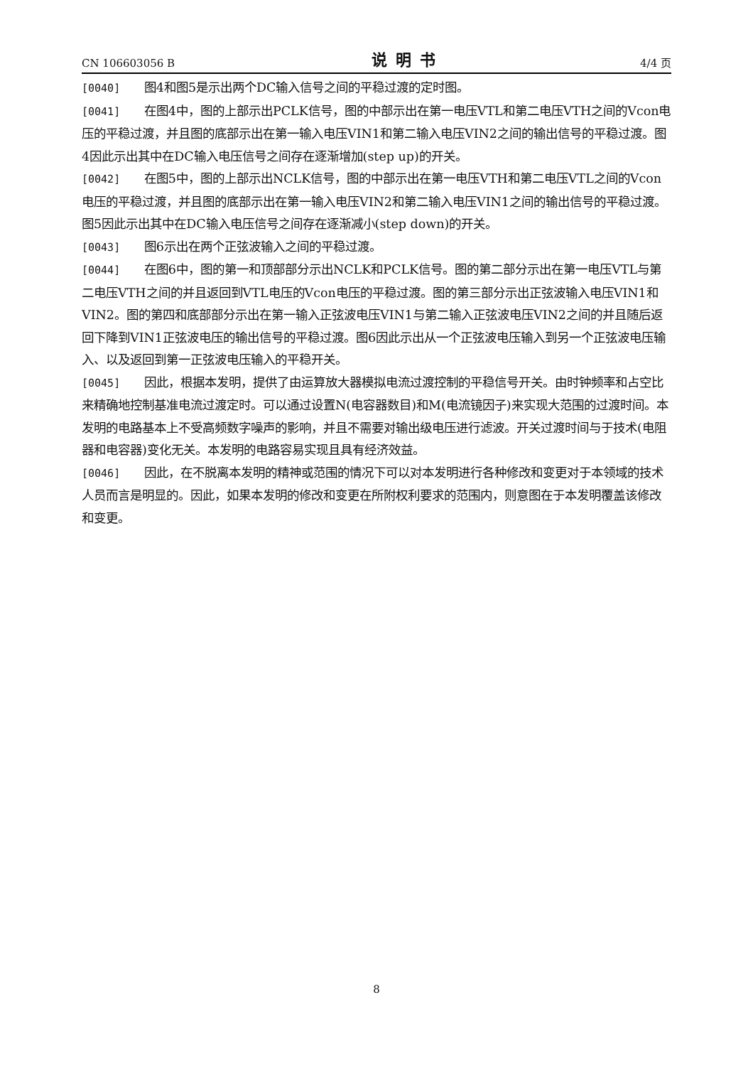CN 106603056 B 说明书 4/4 页
[0040] 图4和图5是示出两个DC输入信号之间的平稳过渡的定时图。
[0041] 在图4中，图的上部示出PCLK信号，图的中部示出在第一电压VTL和第二电压VTH之间的Vcon电压的平稳过渡，并且图的底部示出在第一输入电压VIN1和第二输入电压VIN2之间的输出信号的平稳过渡。图4因此示出其中在DC输入电压信号之间存在逐渐增加(step up)的开关。
[0042] 在图5中，图的上部示出NCLK信号，图的中部示出在第一电压VTH和第二电压VTL之间的Vcon电压的平稳过渡，并且图的底部示出在第一输入电压VIN2和第二输入电压VIN1之间的输出信号的平稳过渡。图5因此示出其中在DC输入电压信号之间存在逐渐减小(step down)的开关。
[0043] 图6示出在两个正弦波输入之间的平稳过渡。
[0044] 在图6中，图的第一和顶部部分示出NCLK和PCLK信号。图的第二部分示出在第一电压VTL与第二电压VTH之间的并且返回到VTL电压的Vcon电压的平稳过渡。图的第三部分示出正弦波输入电压VIN1和VIN2。图的第四和底部部分示出在第一输入正弦波电压VIN1与第二输入正弦波电压VIN2之间的并且随后返回下降到VIN1正弦波电压的输出信号的平稳过渡。图6因此示出从一个正弦波电压输入到另一个正弦波电压输入、以及返回到第一正弦波电压输入的平稳开关。
[0045] 因此，根据本发明，提供了由运算放大器模拟电流过渡控制的平稳信号开关。由时钟频率和占空比来精确地控制基准电流过渡定时。可以通过设置N(电容器数目)和M(电流镜因子)来实现大范围的过渡时间。本发明的电路基本上不受高频数字噪声的影响，并且不需要对输出级电压进行滤波。开关过渡时间与于技术(电阻器和电容器)变化无关。本发明的电路容易实现且具有经济效益。
[0046] 因此，在不脱离本发明的精神或范围的情况下可以对本发明进行各种修改和变更对于本领域的技术人员而言是明显的。因此，如果本发明的修改和变更在所附权利要求的范围内，则意图在于本发明覆盖该修改和变更。
8